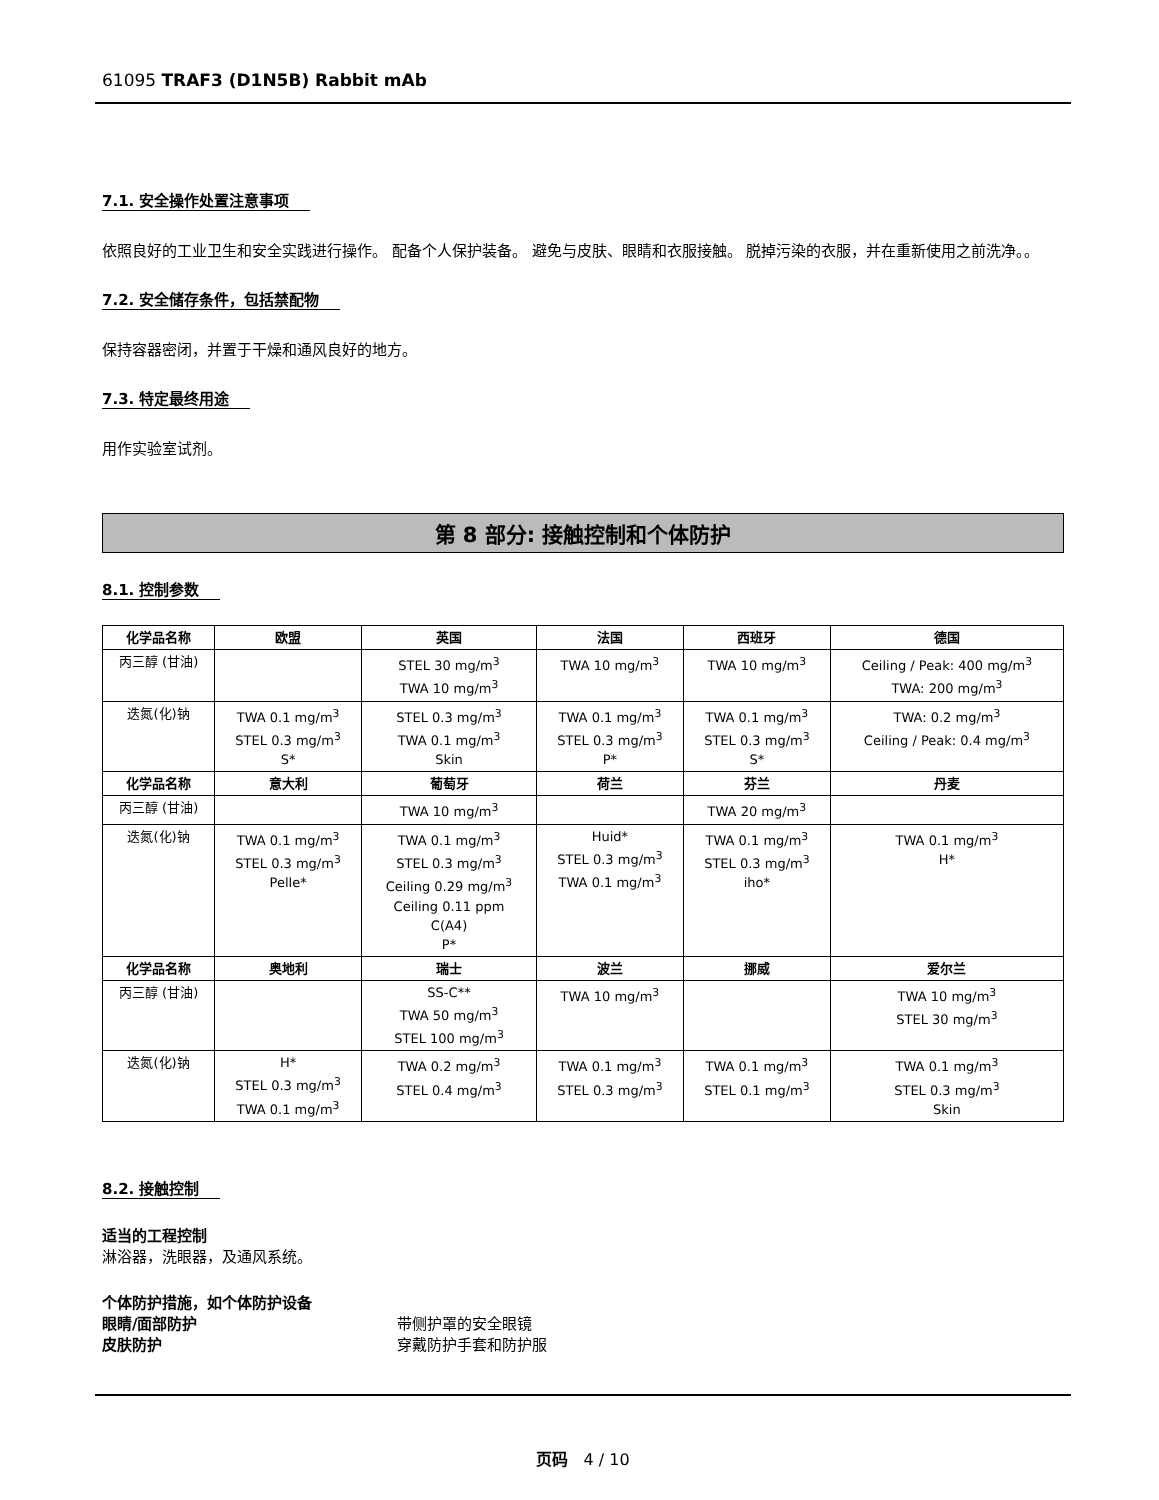61095 TRAF3 (D1N5B) Rabbit mAb
7.1. 安全操作处置注意事项
依照良好的工业卫生和安全实践进行操作。 配备个人保护装备。 避免与皮肤、眼睛和衣服接触。 脱掉污染的衣服，并在重新使用之前洗净。。
7.2. 安全储存条件，包括禁配物
保持容器密闭，并置于干燥和通风良好的地方。
7.3. 特定最终用途
用作实验室试剂。
第 8 部分: 接触控制和个体防护
8.1. 控制参数
| 化学品名称 | 欧盟 | 英国 | 法国 | 西班牙 | 德国 |
| --- | --- | --- | --- | --- | --- |
| 丙三醇 (甘油) | | STEL 30 mg/m<sup>3</sup> TWA 10 mg/m<sup>3</sup> | TWA 10 mg/m<sup>3</sup> | TWA 10 mg/m<sup>3</sup> | Ceiling / Peak: 400 mg/m<sup>3</sup> TWA: 200 mg/m<sup>3</sup> |
| 迭氮(化)钠 | TWA 0.1 mg/m<sup>3</sup> STEL 0.3 mg/m<sup>3</sup> S* | STEL 0.3 mg/m<sup>3</sup> TWA 0.1 mg/m<sup>3</sup> Skin | TWA 0.1 mg/m<sup>3</sup> STEL 0.3 mg/m<sup>3</sup> P* | TWA 0.1 mg/m<sup>3</sup> STEL 0.3 mg/m<sup>3</sup> S* | TWA: 0.2 mg/m<sup>3</sup> Ceiling / Peak: 0.4 mg/m<sup>3</sup> |
| 化学品名称 | 意大利 | 葡萄牙 | 荷兰 | 芬兰 | 丹麦 |
| 丙三醇 (甘油) | | TWA 10 mg/m<sup>3</sup> | | TWA 20 mg/m<sup>3</sup> | |
| 迭氮(化)钠 | TWA 0.1 mg/m<sup>3</sup> STEL 0.3 mg/m<sup>3</sup> Pelle* | TWA 0.1 mg/m<sup>3</sup> STEL 0.3 mg/m<sup>3</sup> Ceiling 0.29 mg/m<sup>3</sup> Ceiling 0.11 ppm C(A4) P* | Huid* STEL 0.3 mg/m<sup>3</sup> TWA 0.1 mg/m<sup>3</sup> | TWA 0.1 mg/m<sup>3</sup> STEL 0.3 mg/m<sup>3</sup> iho* | TWA 0.1 mg/m<sup>3</sup> H* |
| 化学品名称 | 奥地利 | 瑞士 | 波兰 | 挪威 | 爱尔兰 |
| 丙三醇 (甘油) | | SS-C** TWA 50 mg/m<sup>3</sup> STEL 100 mg/m<sup>3</sup> | TWA 10 mg/m<sup>3</sup> | | TWA 10 mg/m<sup>3</sup> STEL 30 mg/m<sup>3</sup> |
| 迭氮(化)钠 | H* STEL 0.3 mg/m<sup>3</sup> TWA 0.1 mg/m<sup>3</sup> | TWA 0.2 mg/m<sup>3</sup> STEL 0.4 mg/m<sup>3</sup> | TWA 0.1 mg/m<sup>3</sup> STEL 0.3 mg/m<sup>3</sup> | TWA 0.1 mg/m<sup>3</sup> STEL 0.1 mg/m<sup>3</sup> | TWA 0.1 mg/m<sup>3</sup> STEL 0.3 mg/m<sup>3</sup> Skin |
8.2. 接触控制
适当的工程控制
淋浴器，洗眼器，及通风系统。
个体防护措施，如个体防护设备
眼睛/面部防护 带侧护罩的安全眼镜
皮肤防护 穿戴防护手套和防护服
页码 4 / 10